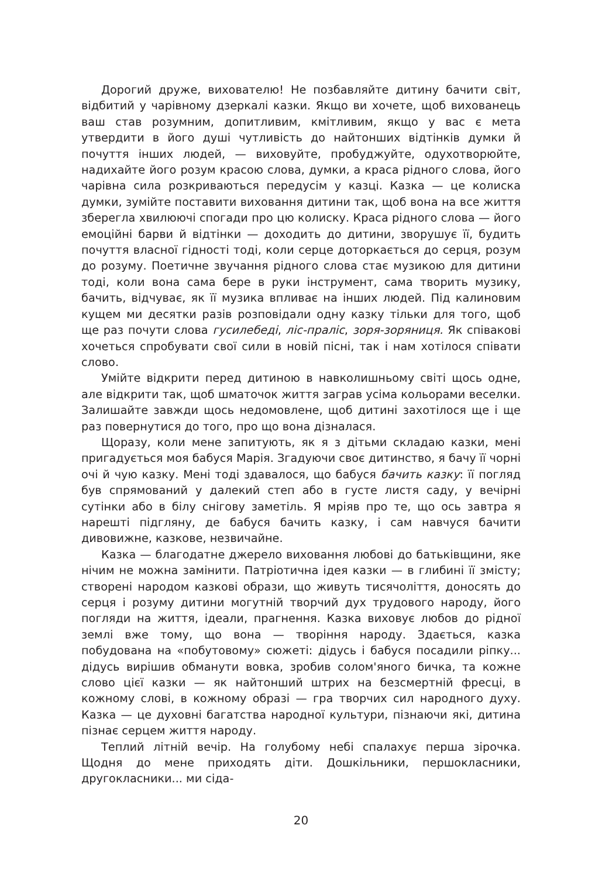Дорогий друже, вихователю! Не позбавляйте дитину бачити світ, відбитий у чарівному дзеркалі казки. Якщо ви хочете, щоб вихованець ваш став розумним, допитливим, кмітливим, якщо у вас є мета утвердити в його душі чутливість до найтонших відтінків думки й почуття інших людей, — виховуйте, пробуджуйте, одухотворюйте, надихайте його розум красою слова, думки, а краса рідного слова, його чарівна сила розкриваються передусім у казці. Казка — це колиска думки, зумійте поставити виховання дитини так, щоб вона на все життя зберегла хвилюючі спогади про цю колиску. Краса рідного слова — його емоційні барви й відтінки — доходить до дитини, зворушує її, будить почуття власної гідності тоді, коли серце доторкається до серця, розум до розуму. Поетичне звучання рідного слова стає музикою для дитини тоді, коли вона сама бере в руки інструмент, сама творить музику, бачить, відчуває, як її музика впливає на інших людей. Під калиновим кущем ми десятки разів розповідали одну казку тільки для того, щоб ще раз почути слова гусилебеді, ліс-праліс, зоря-зоряниця. Як співакові хочеться спробувати свої сили в новій пісні, так і нам хотілося співати слово.
Умійте відкрити перед дитиною в навколишньому світі щось одне, але відкрити так, щоб шматочок життя заграв усіма кольорами веселки. Залишайте завжди щось недомовлене, щоб дитині захотілося ще і ще раз повернутися до того, про що вона дізналася.
Щоразу, коли мене запитують, як я з дітьми складаю казки, мені пригадується моя бабуся Марія. Згадуючи своє дитинство, я бачу її чорні очі й чую казку. Мені тоді здавалося, що бабуся бачить казку: її погляд був спрямований у далекий степ або в густе листя саду, у вечірні сутінки або в білу снігову заметіль. Я мріяв про те, що ось завтра я нарешті підгляну, де бабуся бачить казку, і сам навчуся бачити дивовижне, казкове, незвичайне.
Казка — благодатне джерело виховання любові до батьківщини, яке нічим не можна замінити. Патріотична ідея казки — в глибині її змісту; створені народом казкові образи, що живуть тисячоліття, доносять до серця і розуму дитини могутній творчий дух трудового народу, його погляди на життя, ідеали, прагнення. Казка виховує любов до рідної землі вже тому, що вона — творіння народу. Здається, казка побудована на «побутовому» сюжеті: дідусь і бабуся посадили ріпку... дідусь вирішив обманути вовка, зробив солом'яного бичка, та кожне слово цієї казки — як найтонший штрих на безсмертній фресці, в кожному слові, в кожному образі — гра творчих сил народного духу. Казка — це духовні багатства народної культури, пізнаючи які, дитина пізнає серцем життя народу.
Теплий літній вечір. На голубому небі спалахує перша зірочка. Щодня до мене приходять діти. Дошкільники, першокласники, другокласники... ми сіда-
20